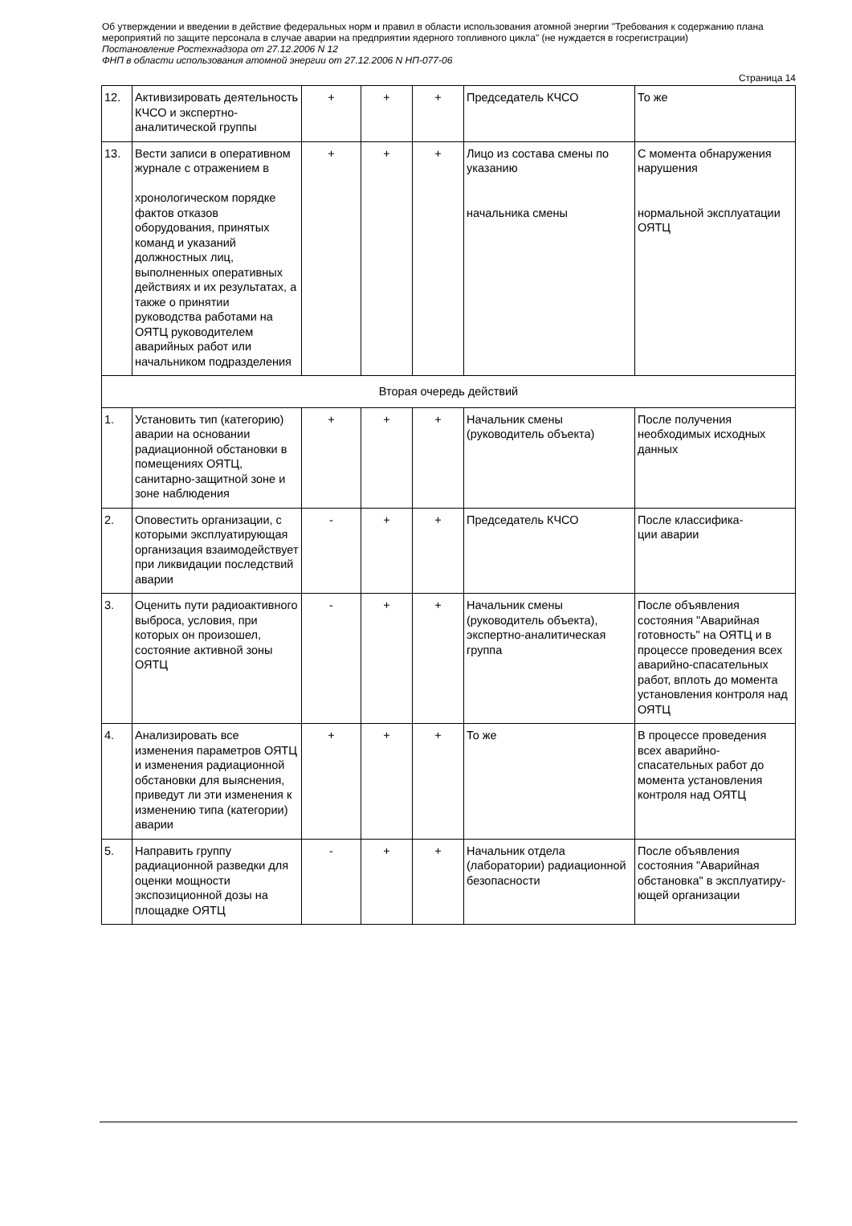Об утверждении и введении в действие федеральных норм и правил в области использования атомной энергии "Требования к содержанию плана мероприятий по защите персонала в случае аварии на предприятии ядерного топливного цикла" (не нуждается в госрегистрации)
Постановление Ростехнадзора от 27.12.2006 N 12
ФНП в области использования атомной энергии от 27.12.2006 N НП-077-06
Страница 14
| 12. | Активизировать деятельность КЧСО и экспертно-аналитической группы | + | + | + | Председатель КЧСО | То же |
| 13. | Вести записи в оперативном журнале с отражением в хронологическом порядке фактов отказов оборудования, принятых команд и указаний должностных лиц, выполненных оперативных действиях и их результатах, а также о принятии руководства работами на ОЯТЦ руководителем аварийных работ или начальником подразделения | + | + | + | Лицо из состава смены по указанию начальника смены | С момента обнаружения нарушения нормальной эксплуатации ОЯТЦ |
| Вторая очередь действий | | | | | | |
| 1. | Установить тип (категорию) аварии на основании радиационной обстановки в помещениях ОЯТЦ, санитарно-защитной зоне и зоне наблюдения | + | + | + | Начальник смены (руководитель объекта) | После получения необходимых исходных данных |
| 2. | Оповестить организации, с которыми эксплуатирующая организация взаимодействует при ликвидации последствий аварии | - | + | + | Председатель КЧСО | После классифика- ции аварии |
| 3. | Оценить пути радиоактивного выброса, условия, при которых он произошел, состояние активной зоны ОЯТЦ | - | + | + | Начальник смены (руководитель объекта), экспертно-аналитическая группа | После объявления состояния "Аварийная готовность" на ОЯТЦ и в процессе проведения всех аварийно-спасательных работ, вплоть до момента установления контроля над ОЯТЦ |
| 4. | Анализировать все изменения параметров ОЯТЦ и изменения радиационной обстановки для выяснения, приведут ли эти изменения к изменению типа (категории) аварии | + | + | + | То же | В процессе проведения всех аварийно-спасательных работ до момента установления контроля над ОЯТЦ |
| 5. | Направить группу радиационной разведки для оценки мощности экспозиционной дозы на площадке ОЯТЦ | - | + | + | Начальник отдела (лаборатории) радиационной безопасности | После объявления состояния "Аварийная обстановка" в эксплуатиру- ющей организации |